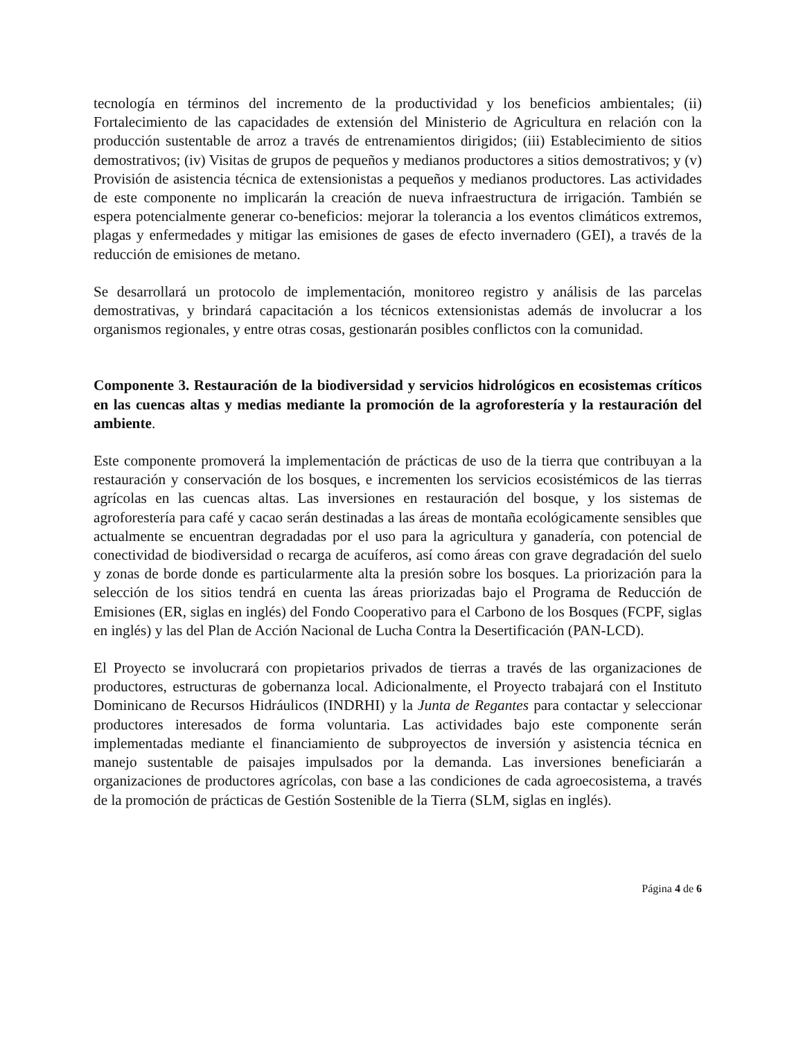tecnología en términos del incremento de la productividad y los beneficios ambientales; (ii) Fortalecimiento de las capacidades de extensión del Ministerio de Agricultura en relación con la producción sustentable de arroz a través de entrenamientos dirigidos; (iii) Establecimiento de sitios demostrativos; (iv) Visitas de grupos de pequeños y medianos productores a sitios demostrativos; y (v) Provisión de asistencia técnica de extensionistas a pequeños y medianos productores. Las actividades de este componente no implicarán la creación de nueva infraestructura de irrigación. También se espera potencialmente generar co-beneficios: mejorar la tolerancia a los eventos climáticos extremos, plagas y enfermedades y mitigar las emisiones de gases de efecto invernadero (GEI), a través de la reducción de emisiones de metano.
Se desarrollará un protocolo de implementación, monitoreo registro y análisis de las parcelas demostrativas, y brindará capacitación a los técnicos extensionistas además de involucrar a los organismos regionales, y entre otras cosas, gestionarán posibles conflictos con la comunidad.
Componente 3. Restauración de la biodiversidad y servicios hidrológicos en ecosistemas críticos en las cuencas altas y medias mediante la promoción de la agroforestería y la restauración del ambiente.
Este componente promoverá la implementación de prácticas de uso de la tierra que contribuyan a la restauración y conservación de los bosques, e incrementen los servicios ecosistémicos de las tierras agrícolas en las cuencas altas. Las inversiones en restauración del bosque, y los sistemas de agroforestería para café y cacao serán destinadas a las áreas de montaña ecológicamente sensibles que actualmente se encuentran degradadas por el uso para la agricultura y ganadería, con potencial de conectividad de biodiversidad o recarga de acuíferos, así como áreas con grave degradación del suelo y zonas de borde donde es particularmente alta la presión sobre los bosques. La priorización para la selección de los sitios tendrá en cuenta las áreas priorizadas bajo el Programa de Reducción de Emisiones (ER, siglas en inglés) del Fondo Cooperativo para el Carbono de los Bosques (FCPF, siglas en inglés) y las del Plan de Acción Nacional de Lucha Contra la Desertificación (PAN-LCD).
El Proyecto se involucrará con propietarios privados de tierras a través de las organizaciones de productores, estructuras de gobernanza local. Adicionalmente, el Proyecto trabajará con el Instituto Dominicano de Recursos Hidráulicos (INDRHI) y la Junta de Regantes para contactar y seleccionar productores interesados de forma voluntaria. Las actividades bajo este componente serán implementadas mediante el financiamiento de subproyectos de inversión y asistencia técnica en manejo sustentable de paisajes impulsados por la demanda. Las inversiones beneficiarán a organizaciones de productores agrícolas, con base a las condiciones de cada agroecosistema, a través de la promoción de prácticas de Gestión Sostenible de la Tierra (SLM, siglas en inglés).
Página 4 de 6